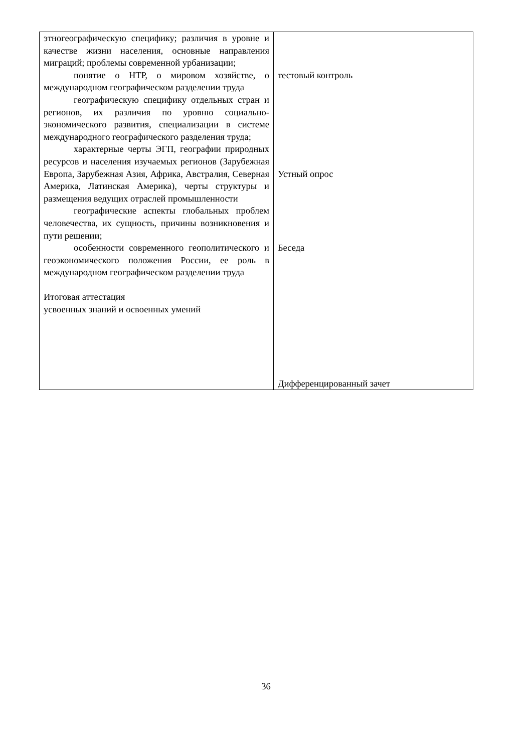| этногеографическую специфику; различия в уровне и качестве жизни населения, основные направления миграций; проблемы современной урбанизации; понятие о НТР, о мировом хозяйстве, о международном географическом разделении труда географическую специфику отдельных стран и регионов, их различия по уровню социально- экономического развития, специализации в системе международного географического разделения труда; характерные черты ЭГП, географии природных ресурсов и населения изучаемых регионов (Зарубежная Европа, Зарубежная Азия, Африка, Австралия, Северная Америка, Латинская Америка), черты структуры и размещения ведущих отраслей промышленности географические аспекты глобальных проблем человечества, их сущность, причины возникновения и пути решении; особенности современного геополитического и геоэкономического положения России, ее роль в международном географическом разделении труда Итоговая аттестация усвоенных знаний и освоенных умений | тестовый контроль Устный опрос Беседа Дифференцированный зачет |
36